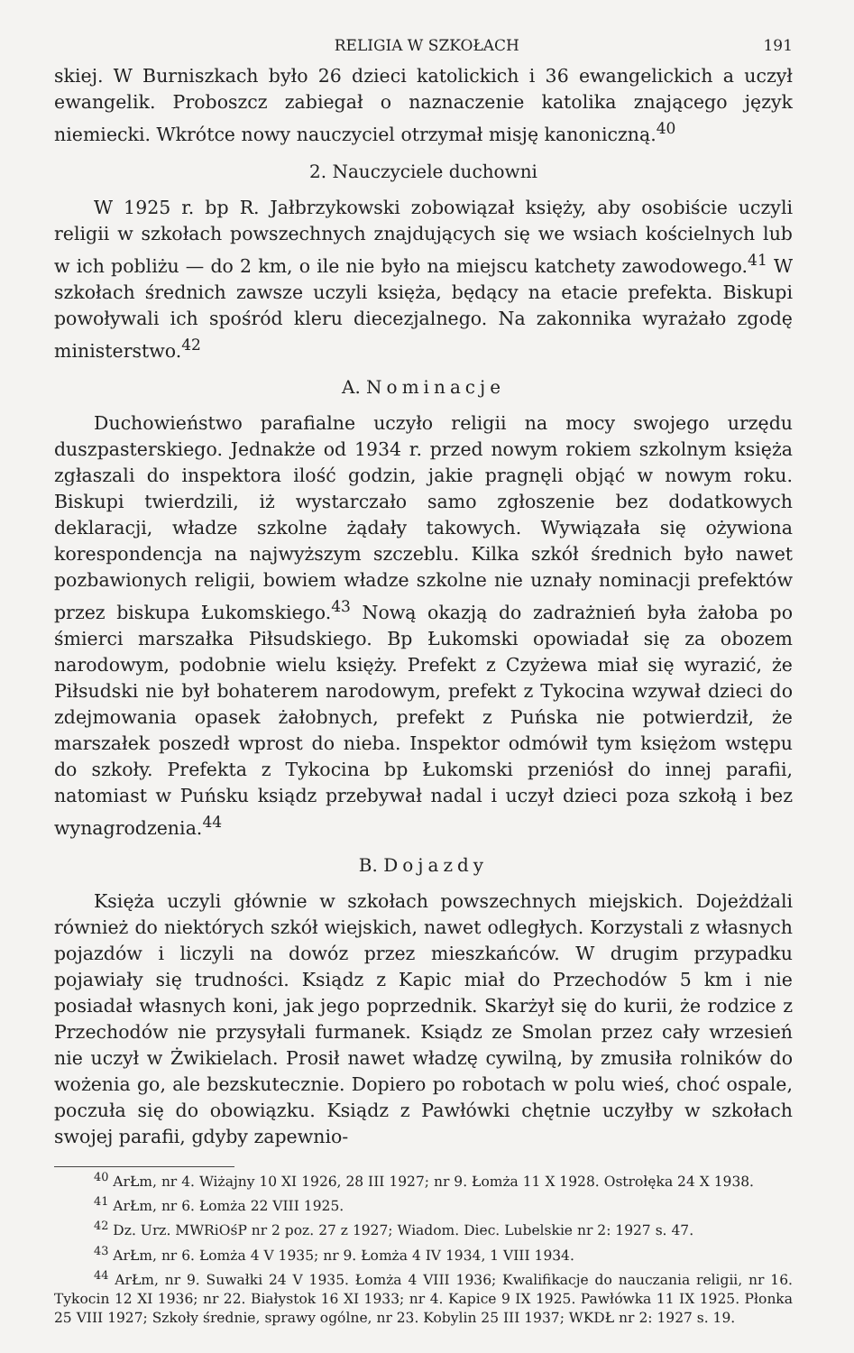RELIGIA W SZKOŁACH 191
skiej. W Burniszkach było 26 dzieci katolickich i 36 ewangelickich a uczył ewangelik. Proboszcz zabiegał o naznaczenie katolika znającego język niemiecki. Wkrótce nowy nauczyciel otrzymał misję kanoniczną.<sup>40</sup>
2. Nauczyciele duchowni
W 1925 r. bp R. Jałbrzykowski zobowiązał księży, aby osobiście uczyli religii w szkołach powszechnych znajdujących się we wsiach kościelnych lub w ich pobliżu — do 2 km, o ile nie było na miejscu katchety zawodowego.<sup>41</sup> W szkołach średnich zawsze uczyli księża, będący na etacie prefekta. Biskupi powoływali ich spośród kleru diecezjalnego. Na zakonnika wyrażało zgodę ministerstwo.<sup>42</sup>
A. Nominacje
Duchowieństwo parafialne uczyło religii na mocy swojego urzędu duszpasterskiego. Jednakże od 1934 r. przed nowym rokiem szkolnym księża zgłaszali do inspektora ilość godzin, jakie pragnęli objąć w nowym roku. Biskupi twierdzili, iż wystarczało samo zgłoszenie bez dodatkowych deklaracji, władze szkolne żądały takowych. Wywiązała się ożywiona korespondencja na najwyższym szczeblu. Kilka szkół średnich było nawet pozbawionych religii, bowiem władze szkolne nie uznały nominacji prefektów przez biskupa Łukomskiego.<sup>43</sup> Nową okazją do zadrażnień była żałoba po śmierci marszałka Piłsudskiego. Bp Łukomski opowiadał się za obozem narodowym, podobnie wielu księży. Prefekt z Czyżewa miał się wyrazić, że Piłsudski nie był bohaterem narodowym, prefekt z Tykocina wzywał dzieci do zdejmowania opasek żałobnych, prefekt z Puńska nie potwierdził, że marszałek poszedł wprost do nieba. Inspektor odmówił tym księżom wstępu do szkoły. Prefekta z Tykocina bp Łukomski przeniósł do innej parafii, natomiast w Puńsku ksiądz przebywał nadal i uczył dzieci poza szkołą i bez wynagrodzenia.<sup>44</sup>
B. Dojazdy
Księża uczyli głównie w szkołach powszechnych miejskich. Dojeżdżali również do niektórych szkół wiejskich, nawet odległych. Korzystali z własnych pojazdów i liczyli na dowóz przez mieszkańców. W drugim przypadku pojawiały się trudności. Ksiądz z Kapic miał do Przechodów 5 km i nie posiadał własnych koni, jak jego poprzednik. Skarżył się do kurii, że rodzice z Przechodów nie przysyłali furmanek. Ksiądz ze Smolan przez cały wrzesień nie uczył w Żwikielach. Prosił nawet władzę cywilną, by zmusiła rolników do wożenia go, ale bezskutecznie. Dopiero po robotach w polu wieś, choć ospale, poczuła się do obowiązku. Ksiądz z Pawłówki chętnie uczyłby w szkołach swojej parafii, gdyby zapewnio-
<sup>40</sup> ArŁm, nr 4. Wiżajny 10 XI 1926, 28 III 1927; nr 9. Łomża 11 X 1928. Ostrołęka 24 X 1938.
<sup>41</sup> ArŁm, nr 6. Łomża 22 VIII 1925.
<sup>42</sup> Dz. Urz. MWRiOśP nr 2 poz. 27 z 1927; Wiadom. Diec. Lubelskie nr 2: 1927 s. 47.
<sup>43</sup> ArŁm, nr 6. Łomża 4 V 1935; nr 9. Łomża 4 IV 1934, 1 VIII 1934.
<sup>44</sup> ArŁm, nr 9. Suwałki 24 V 1935. Łomża 4 VIII 1936; Kwalifikacje do nauczania religii, nr 16. Tykocin 12 XI 1936; nr 22. Białystok 16 XI 1933; nr 4. Kapice 9 IX 1925. Pawłówka 11 IX 1925. Płonka 25 VIII 1927; Szkoły średnie, sprawy ogólne, nr 23. Kobylin 25 III 1937; WKDŁ nr 2: 1927 s. 19.